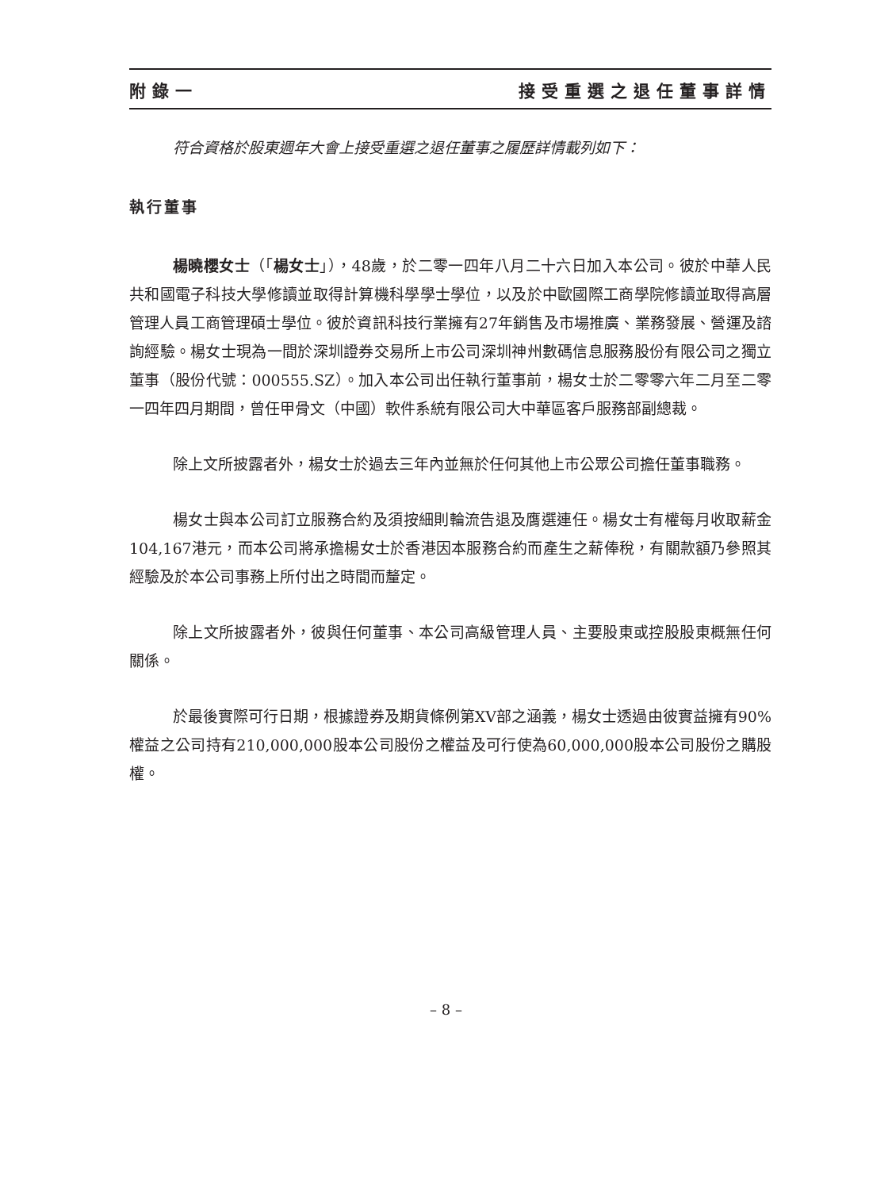附錄一 接受重選之退任董事詳情
符合資格於股東週年大會上接受重選之退任董事之履歷詳情載列如下：
執行董事
楊曉櫻女士（「楊女士」），48歲，於二零一四年八月二十六日加入本公司。彼於中華人民共和國電子科技大學修讀並取得計算機科學學士學位，以及於中歐國際工商學院修讀並取得高層管理人員工商管理碩士學位。彼於資訊科技行業擁有27年銷售及市場推廣、業務發展、營運及諮詢經驗。楊女士現為一間於深圳證券交易所上市公司深圳神州數碼信息服務股份有限公司之獨立董事（股份代號：000555.SZ）。加入本公司出任執行董事前，楊女士於二零零六年二月至二零一四年四月期間，曾任甲骨文（中國）軟件系統有限公司大中華區客戶服務部副總裁。
除上文所披露者外，楊女士於過去三年內並無於任何其他上市公眾公司擔任董事職務。
楊女士與本公司訂立服務合約及須按細則輪流告退及膺選連任。楊女士有權每月收取薪金104,167港元，而本公司將承擔楊女士於香港因本服務合約而產生之薪俸稅，有關款額乃參照其經驗及於本公司事務上所付出之時間而釐定。
除上文所披露者外，彼與任何董事、本公司高級管理人員、主要股東或控股股東概無任何關係。
於最後實際可行日期，根據證券及期貨條例第XV部之涵義，楊女士透過由彼實益擁有90%權益之公司持有210,000,000股本公司股份之權益及可行使為60,000,000股本公司股份之購股權。
– 8 –